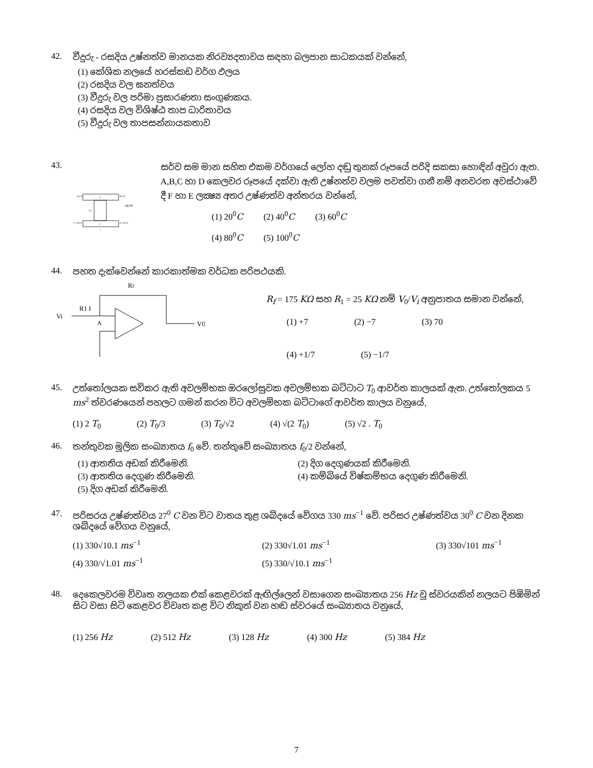42. වීදුරු - රසදිය උෂ්නත්ව මානයක නිරව්‍යදතාවය සඳහා බලපාන සාධකයක් වන්නේ,
(1) කේශික නලයේ හරස්කඩ වර්ග ඵලය
(2) රසදිය වල ඝනත්වය
(3) වීදුරු වල පරිමා ප්‍රසාරණතා සංගුණකය.
(4) රසදිය වල විශිෂ්ඨ තාප ධාරිතාවය
(5) වීදුරු වල තාපසන්නායකතාව
43.
A 0°C
B 0°C
E
F
C 120°C
D 120°C
l/2
l
ඇවුරුම
සර්ව සම මාන සහිත එකම වර්ගයේ ලෝහ දඬු තුනක් රූපයේ පරිදි සකසා හොඳින් අවුරා ඇත. A,B,C හා D කෙලවර රූපයේ දක්වා ඇති උෂ්නත්ව වලම පවත්වා ගනී නම් අනවරත අවස්ථාවේ දී F හා E ලක්‍ෂ්‍ය අතර උෂ්ණත්ව අන්තරය වන්නේ,
(1) 20<sup>0</sup>C (2) 40<sup>0</sup>C (3) 60<sup>0</sup>C
(4) 80<sup>0</sup>C (5) 100<sup>0</sup>C
44. පහත දැක්වෙන්නේ කාරකාත්මක වර්ධක පරිපථයකි.
Rf
Vi
R1 I
A
V0
R<sub>f</sub> = 175 KΩ සහ R<sub>1</sub> = 25 KΩ නම් V<sub>0</sub>/V<sub>i</sub> අනුපාතය සමාන වන්නේ,
(1) +7 (2) −7 (3) 70
(4) +1/7 (5) −1/7
45. උත්තෝලයක සවිකර ඇති අවලම්භක ඔරලෝසුවක අවලම්භක බට්ටාට T<sub>0</sub> ආවර්ත කාලයක් ඇත. උත්තෝලකය 5 ms<sup>2</sup> ත්වරණයෙන් පහලට ගමන් කරන විට අවලම්භක බට්ටාගේ ආවර්ත කාලය වනුයේ,
(1) 2 T<sub>0</sub> (2) T<sub>0</sub>/3 (3) T<sub>0</sub>/√2 (4) √(2 T<sub>0</sub>) (5) √2 . T<sub>0</sub>
46. තන්තුවක මූලික සංඛ්‍යාතය f<sub>0</sub> වේ. තන්තුවේ සංඛ්‍යාතය f<sub>0</sub>/2 වන්නේ,
(1) ආතතිය අඩක් කිරීමෙනි. (2) දිග දෙගුණයක් කිරීමෙනි. (3) ආතතිය දෙගුණ කිරීමෙනි. (4) කම්බියේ විෂ්කම්භය දෙගුණ කිරීමෙනි. (5) දිග අඩක් කිරීමෙනි.
47. පරිසරය උෂ්ණත්වය 27<sup>0</sup> C වන විට වාතය තුළ ශබ්දයේ වේගය 330 ms<sup>−1</sup> වේ. පරිසර උෂ්ණත්වය 30<sup>0</sup> C වන දිනක ශබ්දයේ වේගය වනුයේ,
(1) 330√10.1 ms<sup>−1</sup> (2) 330√1.01 ms<sup>−1</sup> (3) 330√101 ms<sup>−1</sup> (4) 330/√1.01 ms<sup>−1</sup> (5) 330/√10.1 ms<sup>−1</sup>
48. දෙකෙලවරම විවෘත නලයක එක් කෙළවරක් ඇඟිල්ලෙන් වසාගෙන සංඛ්‍යාතය 256 Hz වූ ස්වරයකින් නලයට පිඹිමින් සිට වසා සිටි කෙළවර විවෘත කළ විට නිකුත් වන හඬ ස්වරයේ සංඛ්‍යාතය වනුයේ,
(1) 256 Hz (2) 512 Hz (3) 128 Hz (4) 300 Hz (5) 384 Hz
7